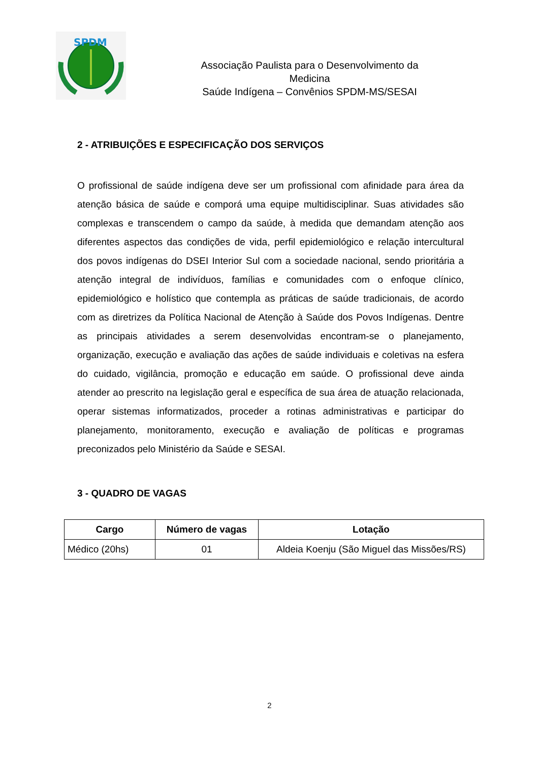SPDM
Associação Paulista para o Desenvolvimento da
Medicina
Saúde Indígena – Convênios SPDM-MS/SESAI
2 - ATRIBUIÇÕES E ESPECIFICAÇÃO DOS SERVIÇOS
O profissional de saúde indígena deve ser um profissional com afinidade para área da atenção básica de saúde e comporá uma equipe multidisciplinar. Suas atividades são complexas e transcendem o campo da saúde, à medida que demandam atenção aos diferentes aspectos das condições de vida, perfil epidemiológico e relação intercultural dos povos indígenas do DSEI Interior Sul com a sociedade nacional, sendo prioritária a atenção integral de indivíduos, famílias e comunidades com o enfoque clínico, epidemiológico e holístico que contempla as práticas de saúde tradicionais, de acordo com as diretrizes da Política Nacional de Atenção à Saúde dos Povos Indígenas. Dentre as principais atividades a serem desenvolvidas encontram-se o planejamento, organização, execução e avaliação das ações de saúde individuais e coletivas na esfera do cuidado, vigilância, promoção e educação em saúde. O profissional deve ainda atender ao prescrito na legislação geral e específica de sua área de atuação relacionada, operar sistemas informatizados, proceder a rotinas administrativas e participar do planejamento, monitoramento, execução e avaliação de políticas e programas preconizados pelo Ministério da Saúde e SESAI.
3 - QUADRO DE VAGAS
| Cargo | Número de vagas | Lotação |
| --- | --- | --- |
| Médico (20hs) | 01 | Aldeia Koenju (São Miguel das Missões/RS) |
2